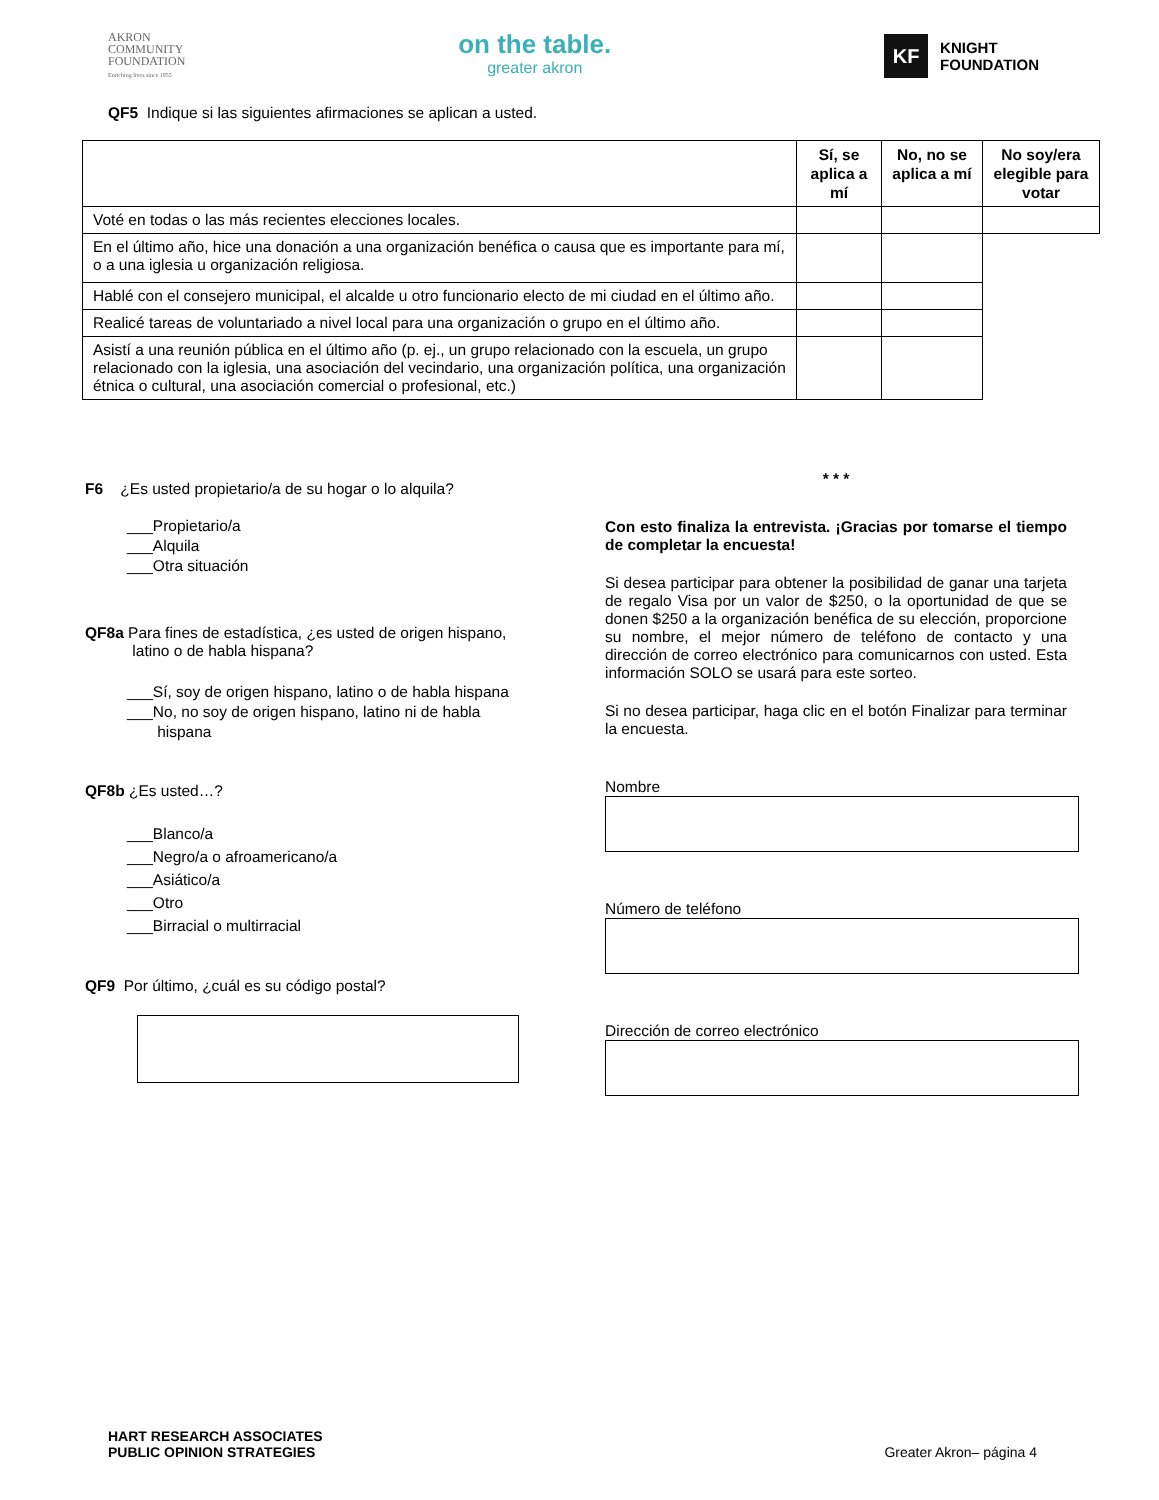AKRON
COMMUNITY
FOUNDATION
Enriching lives since 1955
on the table.
greater akron
KF
KNIGHT
FOUNDATION
QF5 Indique si las siguientes afirmaciones se aplican a usted.
| | Sí, se aplica a mí | No, no se aplica a mí | No soy/era elegible para votar |
| --- | --- | --- | --- |
| Voté en todas o las más recientes elecciones locales. | | | |
| En el último año, hice una donación a una organización benéfica o causa que es importante para mí, o a una iglesia u organización religiosa. | | | |
| Hablé con el consejero municipal, el alcalde u otro funcionario electo de mi ciudad en el último año. | | | |
| Realicé tareas de voluntariado a nivel local para una organización o grupo en el último año. | | | |
| Asistí a una reunión pública en el último año (p. ej., un grupo relacionado con la escuela, un grupo relacionado con la iglesia, una asociación del vecindario, una organización política, una organización étnica o cultural, una asociación comercial o profesional, etc.) | | | |
F6 ¿Es usted propietario/a de su hogar o lo alquila?
___Propietario/a
___Alquila
___Otra situación
QF8a Para fines de estadística, ¿es usted de origen hispano,
latino o de habla hispana?
___Sí, soy de origen hispano, latino o de habla hispana
___No, no soy de origen hispano, latino ni de habla
hispana
QF8b ¿Es usted…?
___Blanco/a
___Negro/a o afroamericano/a
___Asiático/a
___Otro
___Birracial o multirracial
QF9 Por último, ¿cuál es su código postal?
* * *
Con esto finaliza la entrevista. ¡Gracias por tomarse el tiempo de completar la encuesta!
Si desea participar para obtener la posibilidad de ganar una tarjeta de regalo Visa por un valor de $250, o la oportunidad de que se donen $250 a la organización benéfica de su elección, proporcione su nombre, el mejor número de teléfono de contacto y una dirección de correo electrónico para comunicarnos con usted. Esta información SOLO se usará para este sorteo.
Si no desea participar, haga clic en el botón Finalizar para terminar la encuesta.
Nombre
Número de teléfono
Dirección de correo electrónico
HART RESEARCH ASSOCIATES
PUBLIC OPINION STRATEGIES
Greater Akron– página 4